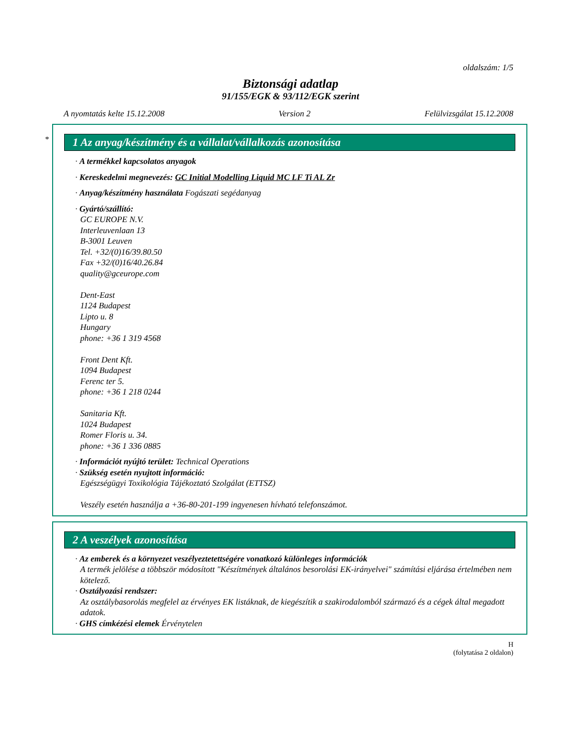oldalszám: 1/5
Biztonsági adatlap
91/155/EGK & 93/112/EGK szerint
A nyomtatás kelte 15.12.2008 Version 2 Felülvizsgálat 15.12.2008
*
1 Az anyag/készítmény és a vállalat/vállalkozás azonosítása
· A termékkel kapcsolatos anyagok
· Kereskedelmi megnevezés: GC Initial Modelling Liquid MC LF Ti AL Zr
· Anyag/készítmény használata Fogászati segédanyag
· Gyártó/szállító:
GC EUROPE N.V.
Interleuvenlaan 13
B-3001 Leuven
Tel. +32/(0)16/39.80.50
Fax +32/(0)16/40.26.84
quality@gceurope.com
Dent-East
1124 Budapest
Lipto u. 8
Hungary
phone: +36 1 319 4568
Front Dent Kft.
1094 Budapest
Ferenc ter 5.
phone: +36 1 218 0244
Sanitaria Kft.
1024 Budapest
Romer Floris u. 34.
phone: +36 1 336 0885
· Információt nyújtó terület: Technical Operations
· Szükség esetén nyujtott információ:
Egészségügyi Toxikológia Tájékoztató Szolgálat (ETTSZ)
Veszély esetén használja a +36-80-201-199 ingyenesen hívható telefonszámot.
2 A veszélyek azonosítása
· Az emberek és a környezet veszélyeztetettségére vonatkozó különleges információk
A termék jelölése a többször módosított "Készítmények általános besorolási EK-irányelvei" számítási eljárása értelmében nem kötelező.
· Osztályozási rendszer:
Az osztálybasorolás megfelel az érvényes EK listáknak, de kiegészítik a szakirodalomból származó és a cégek által megadott adatok.
· GHS címkézési elemek Érvénytelen
H
(folytatása 2 oldalon)